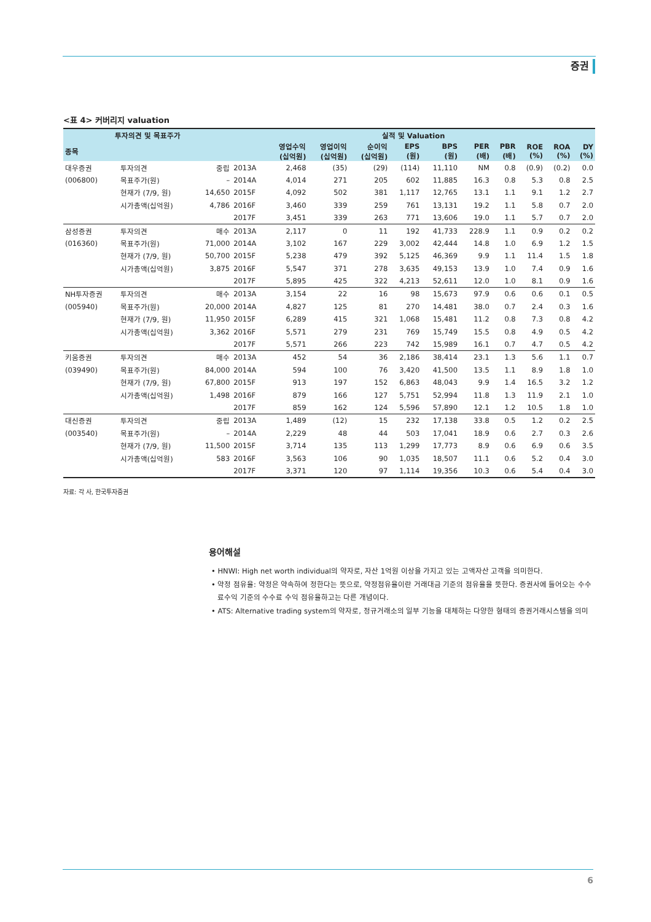증권
<표 4> 커버리지 valuation
| 투자의견 및 목표주가 | | | 실적 및 Valuation | | | | | | | | | | |
| --- | --- | --- | --- | --- | --- | --- | --- | --- | --- | --- | --- | --- | --- |
| 종목 | | | | 영업수익 (십억원) | 영업이익 (십억원) | 순이익 (십억원) | EPS (원) | BPS (원) | PER (배) | PBR (배) | ROE (%) | ROA (%) | DY (%) |
| 대우증권 | 투자의견 | 중립 | 2013A | 2,468 | (35) | (29) | (114) | 11,110 | NM | 0.8 | (0.9) | (0.2) | 0.0 |
| (006800) | 목표주가(원) | – | 2014A | 4,014 | 271 | 205 | 602 | 11,885 | 16.3 | 0.8 | 5.3 | 0.8 | 2.5 |
| | 현재가 (7/9, 원) | 14,650 | 2015F | 4,092 | 502 | 381 | 1,117 | 12,765 | 13.1 | 1.1 | 9.1 | 1.2 | 2.7 |
| | 시가총액(십억원) | 4,786 | 2016F | 3,460 | 339 | 259 | 761 | 13,131 | 19.2 | 1.1 | 5.8 | 0.7 | 2.0 |
| | | | 2017F | 3,451 | 339 | 263 | 771 | 13,606 | 19.0 | 1.1 | 5.7 | 0.7 | 2.0 |
| 삼성증권 | 투자의견 | 매수 | 2013A | 2,117 | 0 | 11 | 192 | 41,733 | 228.9 | 1.1 | 0.9 | 0.2 | 0.2 |
| (016360) | 목표주가(원) | 71,000 | 2014A | 3,102 | 167 | 229 | 3,002 | 42,444 | 14.8 | 1.0 | 6.9 | 1.2 | 1.5 |
| | 현재가 (7/9, 원) | 50,700 | 2015F | 5,238 | 479 | 392 | 5,125 | 46,369 | 9.9 | 1.1 | 11.4 | 1.5 | 1.8 |
| | 시가총액(십억원) | 3,875 | 2016F | 5,547 | 371 | 278 | 3,635 | 49,153 | 13.9 | 1.0 | 7.4 | 0.9 | 1.6 |
| | | | 2017F | 5,895 | 425 | 322 | 4,213 | 52,611 | 12.0 | 1.0 | 8.1 | 0.9 | 1.6 |
| NH투자증권 | 투자의견 | 매수 | 2013A | 3,154 | 22 | 16 | 98 | 15,673 | 97.9 | 0.6 | 0.6 | 0.1 | 0.5 |
| (005940) | 목표주가(원) | 20,000 | 2014A | 4,827 | 125 | 81 | 270 | 14,481 | 38.0 | 0.7 | 2.4 | 0.3 | 1.6 |
| | 현재가 (7/9, 원) | 11,950 | 2015F | 6,289 | 415 | 321 | 1,068 | 15,481 | 11.2 | 0.8 | 7.3 | 0.8 | 4.2 |
| | 시가총액(십억원) | 3,362 | 2016F | 5,571 | 279 | 231 | 769 | 15,749 | 15.5 | 0.8 | 4.9 | 0.5 | 4.2 |
| | | | 2017F | 5,571 | 266 | 223 | 742 | 15,989 | 16.1 | 0.7 | 4.7 | 0.5 | 4.2 |
| 키움증권 | 투자의견 | 매수 | 2013A | 452 | 54 | 36 | 2,186 | 38,414 | 23.1 | 1.3 | 5.6 | 1.1 | 0.7 |
| (039490) | 목표주가(원) | 84,000 | 2014A | 594 | 100 | 76 | 3,420 | 41,500 | 13.5 | 1.1 | 8.9 | 1.8 | 1.0 |
| | 현재가 (7/9, 원) | 67,800 | 2015F | 913 | 197 | 152 | 6,863 | 48,043 | 9.9 | 1.4 | 16.5 | 3.2 | 1.2 |
| | 시가총액(십억원) | 1,498 | 2016F | 879 | 166 | 127 | 5,751 | 52,994 | 11.8 | 1.3 | 11.9 | 2.1 | 1.0 |
| | | | 2017F | 859 | 162 | 124 | 5,596 | 57,890 | 12.1 | 1.2 | 10.5 | 1.8 | 1.0 |
| 대신증권 | 투자의견 | 중립 | 2013A | 1,489 | (12) | 15 | 232 | 17,138 | 33.8 | 0.5 | 1.2 | 0.2 | 2.5 |
| (003540) | 목표주가(원) | – | 2014A | 2,229 | 48 | 44 | 503 | 17,041 | 18.9 | 0.6 | 2.7 | 0.3 | 2.6 |
| | 현재가 (7/9, 원) | 11,500 | 2015F | 3,714 | 135 | 113 | 1,299 | 17,773 | 8.9 | 0.6 | 6.9 | 0.6 | 3.5 |
| | 시가총액(십억원) | 583 | 2016F | 3,563 | 106 | 90 | 1,035 | 18,507 | 11.1 | 0.6 | 5.2 | 0.4 | 3.0 |
| | | | 2017F | 3,371 | 120 | 97 | 1,114 | 19,356 | 10.3 | 0.6 | 5.4 | 0.4 | 3.0 |
자료: 각 사, 한국투자증권
용어해설
• HNWI: High net worth individual의 약자로, 자산 1억원 이상을 가지고 있는 고액자산 고객을 의미한다.
• 약정 점유율: 약정은 약속하여 정한다는 뜻으로, 약정점유율이란 거래대금 기준의 점유율을 뜻한다. 증권사에 들어오는 수수료수익 기준의 수수료 수익 점유율하고는 다른 개념이다.
• ATS: Alternative trading system의 약자로, 정규거래소의 일부 기능을 대체하는 다양한 형태의 증권거래시스템을 의미
6